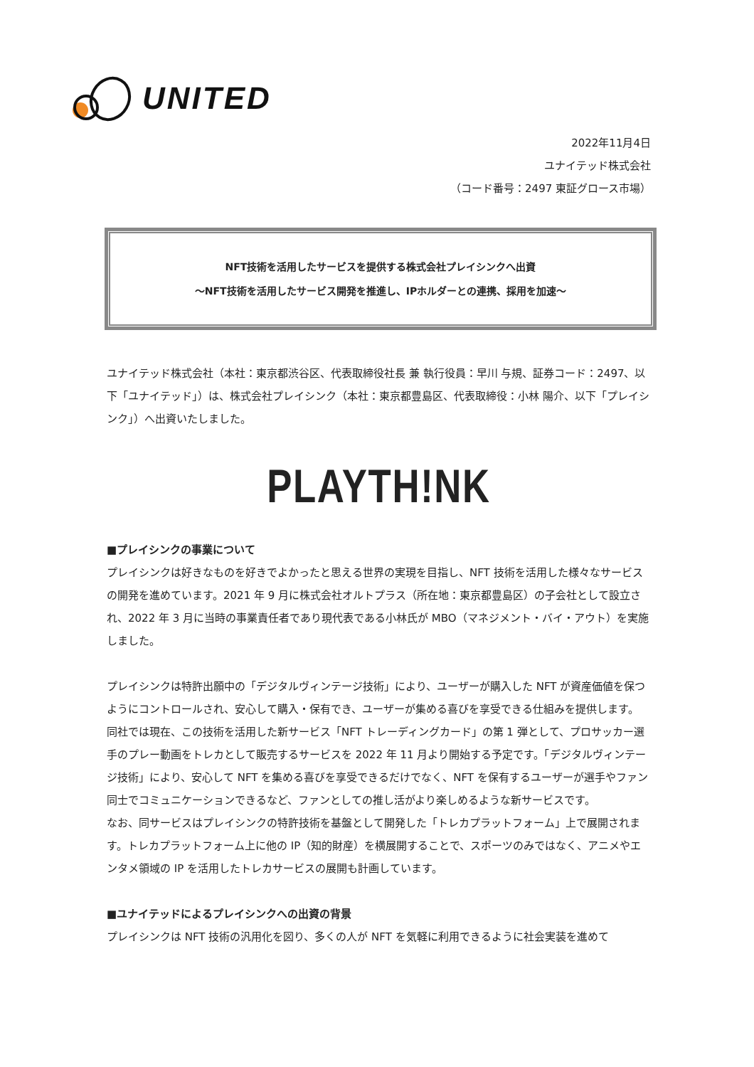UNITED
2022年11月4日
ユナイテッド株式会社
（コード番号：2497 東証グロース市場）
NFT技術を活用したサービスを提供する株式会社プレイシンクへ出資
～NFT技術を活用したサービス開発を推進し、IPホルダーとの連携、採用を加速～
ユナイテッド株式会社（本社：東京都渋谷区、代表取締役社長 兼 執行役員：早川 与規、証券コード：2497、以下「ユナイテッド」）は、株式会社プレイシンク（本社：東京都豊島区、代表取締役：小林 陽介、以下「プレイシンク」）へ出資いたしました。
PLAYTH!NK
■プレイシンクの事業について
プレイシンクは好きなものを好きでよかったと思える世界の実現を目指し、NFT 技術を活用した様々なサービスの開発を進めています。2021 年 9 月に株式会社オルトプラス（所在地：東京都豊島区）の子会社として設立され、2022 年 3 月に当時の事業責任者であり現代表である小林氏が MBO（マネジメント・バイ・アウト）を実施しました。
プレイシンクは特許出願中の「デジタルヴィンテージ技術」により、ユーザーが購入した NFT が資産価値を保つようにコントロールされ、安心して購入・保有でき、ユーザーが集める喜びを享受できる仕組みを提供します。
同社では現在、この技術を活用した新サービス「NFT トレーディングカード」の第 1 弾として、プロサッカー選手のプレー動画をトレカとして販売するサービスを 2022 年 11 月より開始する予定です。「デジタルヴィンテージ技術」により、安心して NFT を集める喜びを享受できるだけでなく、NFT を保有するユーザーが選手やファン同士でコミュニケーションできるなど、ファンとしての推し活がより楽しめるような新サービスです。
なお、同サービスはプレイシンクの特許技術を基盤として開発した「トレカプラットフォーム」上で展開されます。トレカプラットフォーム上に他の IP（知的財産）を横展開することで、スポーツのみではなく、アニメやエンタメ領域の IP を活用したトレカサービスの展開も計画しています。
■ユナイテッドによるプレイシンクへの出資の背景
プレイシンクは NFT 技術の汎用化を図り、多くの人が NFT を気軽に利用できるように社会実装を進めて